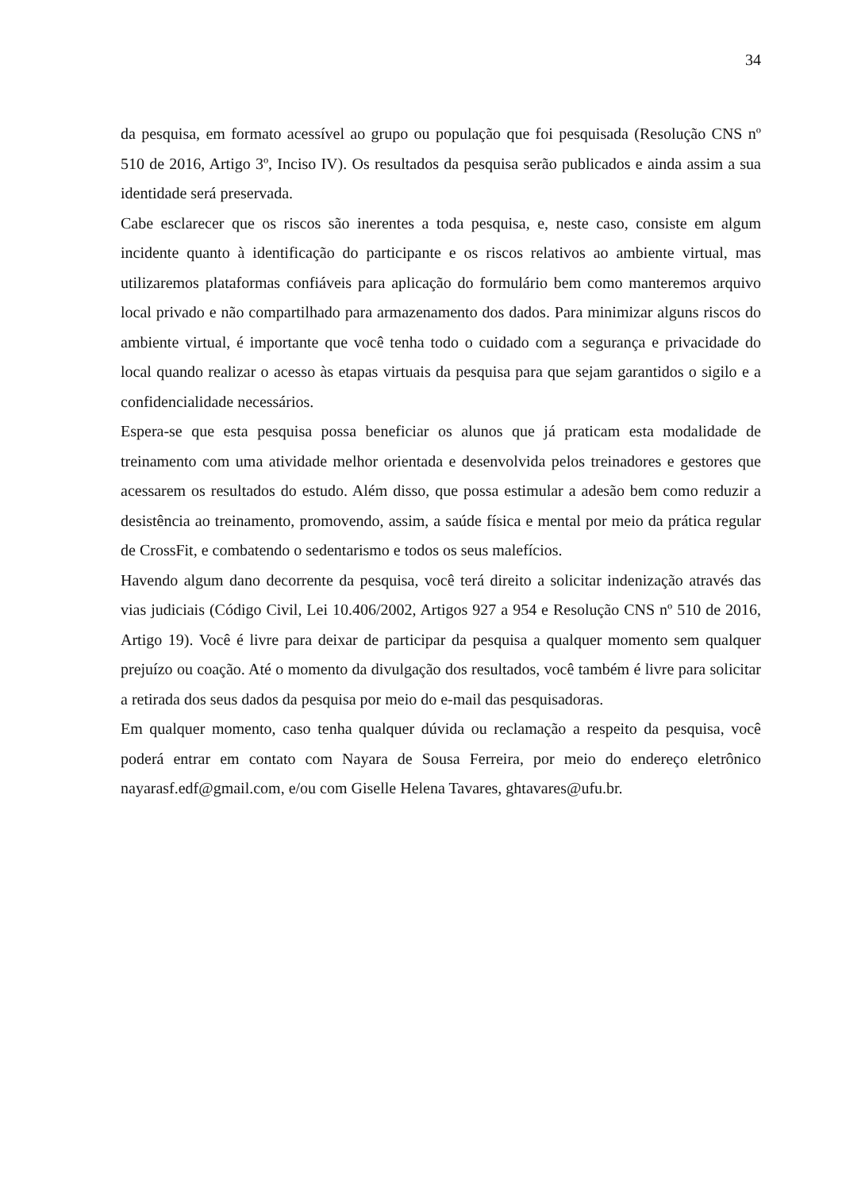34
da pesquisa, em formato acessível ao grupo ou população que foi pesquisada (Resolução CNS nº 510 de 2016, Artigo 3º, Inciso IV). Os resultados da pesquisa serão publicados e ainda assim a sua identidade será preservada.
Cabe esclarecer que os riscos são inerentes a toda pesquisa, e, neste caso, consiste em algum incidente quanto à identificação do participante e os riscos relativos ao ambiente virtual, mas utilizaremos plataformas confiáveis para aplicação do formulário bem como manteremos arquivo local privado e não compartilhado para armazenamento dos dados. Para minimizar alguns riscos do ambiente virtual, é importante que você tenha todo o cuidado com a segurança e privacidade do local quando realizar o acesso às etapas virtuais da pesquisa para que sejam garantidos o sigilo e a confidencialidade necessários.
Espera-se que esta pesquisa possa beneficiar os alunos que já praticam esta modalidade de treinamento com uma atividade melhor orientada e desenvolvida pelos treinadores e gestores que acessarem os resultados do estudo. Além disso, que possa estimular a adesão bem como reduzir a desistência ao treinamento, promovendo, assim, a saúde física e mental por meio da prática regular de CrossFit, e combatendo o sedentarismo e todos os seus malefícios.
Havendo algum dano decorrente da pesquisa, você terá direito a solicitar indenização através das vias judiciais (Código Civil, Lei 10.406/2002, Artigos 927 a 954 e Resolução CNS nº 510 de 2016, Artigo 19). Você é livre para deixar de participar da pesquisa a qualquer momento sem qualquer prejuízo ou coação. Até o momento da divulgação dos resultados, você também é livre para solicitar a retirada dos seus dados da pesquisa por meio do e-mail das pesquisadoras.
Em qualquer momento, caso tenha qualquer dúvida ou reclamação a respeito da pesquisa, você poderá entrar em contato com Nayara de Sousa Ferreira, por meio do endereço eletrônico nayarasf.edf@gmail.com, e/ou com Giselle Helena Tavares, ghtavares@ufu.br.